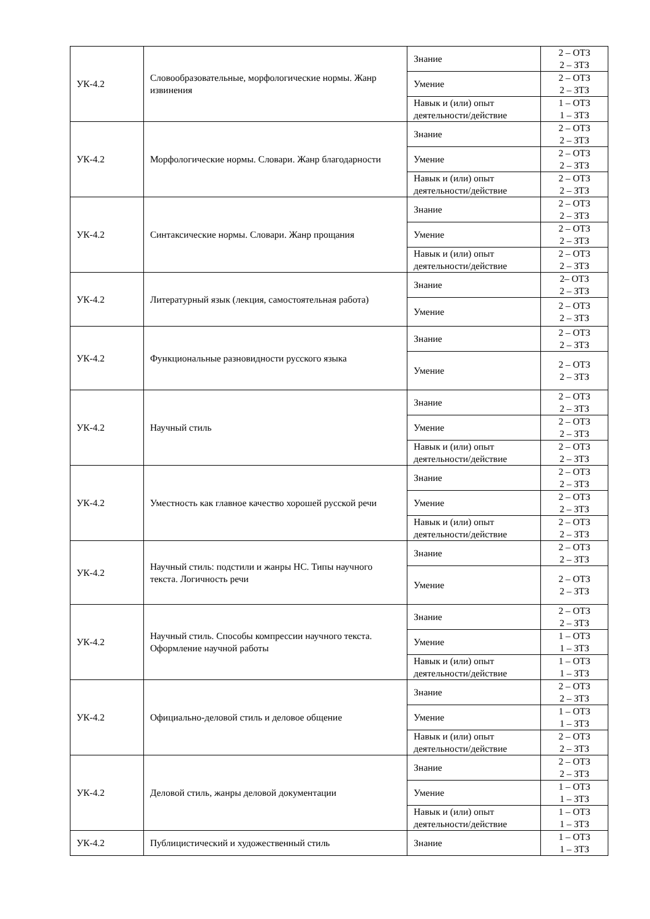| УК-4.2 | Словообразовательные, морфологические нормы. Жанр извинения | Знание | 2 – ОТЗ 2 – ЗТЗ |
| | | Умение | 2 – ОТЗ 2 – ЗТЗ |
| | | Навык и (или) опыт деятельности/действие | 1 – ОТЗ 1 – ЗТЗ |
| УК-4.2 | Морфологические нормы. Словари. Жанр благодарности | Знание | 2 – ОТЗ 2 – ЗТЗ |
| | | Умение | 2 – ОТЗ 2 – ЗТЗ |
| | | Навык и (или) опыт деятельности/действие | 2 – ОТЗ 2 – ЗТЗ |
| УК-4.2 | Синтаксические нормы. Словари. Жанр прощания | Знание | 2 – ОТЗ 2 – ЗТЗ |
| | | Умение | 2 – ОТЗ 2 – ЗТЗ |
| | | Навык и (или) опыт деятельности/действие | 2 – ОТЗ 2 – ЗТЗ |
| УК-4.2 | Литературный язык (лекция, самостоятельная работа) | Знание | 2– ОТЗ 2 – ЗТЗ |
| | | Умение | 2 – ОТЗ 2 – ЗТЗ |
| УК-4.2 | Функциональные разновидности русского языка | Знание | 2 – ОТЗ 2 – ЗТЗ |
| | | Умение | 2 – ОТЗ 2 – ЗТЗ |
| УК-4.2 | Научный стиль | Знание | 2 – ОТЗ 2 – ЗТЗ |
| | | Умение | 2 – ОТЗ 2 – ЗТЗ |
| | | Навык и (или) опыт деятельности/действие | 2 – ОТЗ 2 – ЗТЗ |
| УК-4.2 | Уместность как главное качество хорошей русской речи | Знание | 2 – ОТЗ 2 – ЗТЗ |
| | | Умение | 2 – ОТЗ 2 – ЗТЗ |
| | | Навык и (или) опыт деятельности/действие | 2 – ОТЗ 2 – ЗТЗ |
| УК-4.2 | Научный стиль: подстили и жанры НС. Типы научного текста. Логичность речи | Знание | 2 – ОТЗ 2 – ЗТЗ |
| | | Умение | 2 – ОТЗ 2 – ЗТЗ |
| УК-4.2 | Научный стиль. Способы компрессии научного текста. Оформление научной работы | Знание | 2 – ОТЗ 2 – ЗТЗ |
| | | Умение | 1 – ОТЗ 1 – ЗТЗ |
| | | Навык и (или) опыт деятельности/действие | 1 – ОТЗ 1 – ЗТЗ |
| УК-4.2 | Официально-деловой стиль и деловое общение | Знание | 2 – ОТЗ 2 – ЗТЗ |
| | | Умение | 1 – ОТЗ 1 – ЗТЗ |
| | | Навык и (или) опыт деятельности/действие | 2 – ОТЗ 2 – ЗТЗ |
| УК-4.2 | Деловой стиль, жанры деловой документации | Знание | 2 – ОТЗ 2 – ЗТЗ |
| | | Умение | 1 – ОТЗ 1 – ЗТЗ |
| | | Навык и (или) опыт деятельности/действие | 1 – ОТЗ 1 – ЗТЗ |
| УК-4.2 | Публицистический и художественный стиль | Знание | 1 – ОТЗ 1 – ЗТЗ |